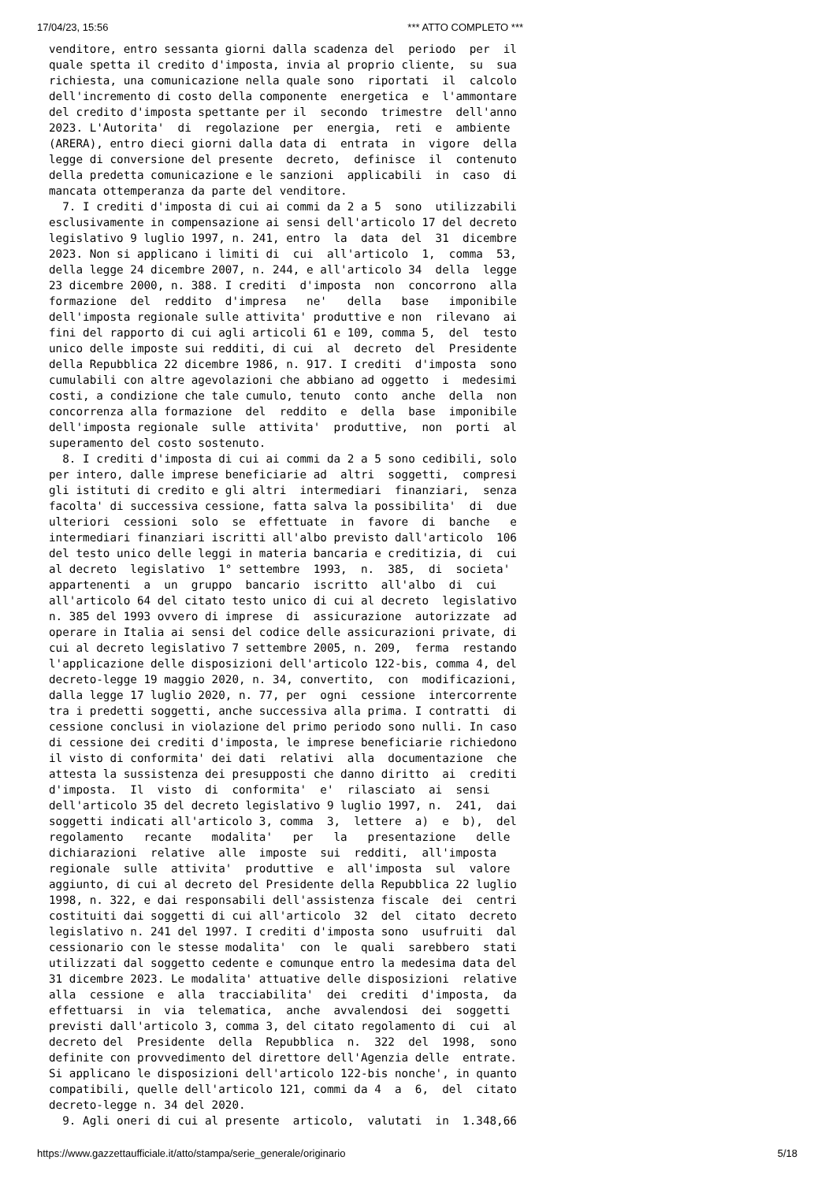17/04/23, 15:56 *** ATTO COMPLETO ***
venditore, entro sessanta giorni dalla scadenza del  periodo  per  il
quale spetta il credito d'imposta, invia al proprio cliente,  su  sua
richiesta, una comunicazione nella quale sono  riportati  il  calcolo
dell'incremento di costo della componente  energetica  e  l'ammontare
del credito d'imposta spettante per il  secondo  trimestre  dell'anno
2023. L'Autorita'  di  regolazione  per  energia,  reti  e  ambiente
(ARERA), entro dieci giorni dalla data di  entrata  in  vigore  della
legge di conversione del presente  decreto,  definisce  il  contenuto
della predetta comunicazione e le sanzioni  applicabili  in  caso  di
mancata ottemperanza da parte del venditore.
  7. I crediti d'imposta di cui ai commi da 2 a 5  sono  utilizzabili
esclusivamente in compensazione ai sensi dell'articolo 17 del decreto
legislativo 9 luglio 1997, n. 241, entro  la  data  del  31  dicembre
2023. Non si applicano i limiti di  cui  all'articolo  1,  comma  53,
della legge 24 dicembre 2007, n. 244, e all'articolo 34  della  legge
23 dicembre 2000, n. 388. I crediti  d'imposta  non  concorrono  alla
formazione  del  reddito  d'impresa   ne'   della   base   imponibile
dell'imposta regionale sulle attivita' produttive e non  rilevano  ai
fini del rapporto di cui agli articoli 61 e 109, comma 5,  del  testo
unico delle imposte sui redditi, di cui  al  decreto  del  Presidente
della Repubblica 22 dicembre 1986, n. 917. I crediti  d'imposta  sono
cumulabili con altre agevolazioni che abbiano ad oggetto  i  medesimi
costi, a condizione che tale cumulo, tenuto  conto  anche  della  non
concorrenza alla formazione  del  reddito  e  della  base  imponibile
dell'imposta regionale  sulle  attivita'  produttive,  non  porti  al
superamento del costo sostenuto.
  8. I crediti d'imposta di cui ai commi da 2 a 5 sono cedibili, solo
per intero, dalle imprese beneficiarie ad  altri  soggetti,  compresi
gli istituti di credito e gli altri  intermediari  finanziari,  senza
facolta' di successiva cessione, fatta salva la possibilita'  di  due
ulteriori  cessioni  solo  se  effettuate  in  favore  di  banche   e
intermediari finanziari iscritti all'albo previsto dall'articolo  106
del testo unico delle leggi in materia bancaria e creditizia, di  cui
al decreto  legislativo  1° settembre  1993,  n.  385,  di  societa'
appartenenti  a  un  gruppo  bancario  iscritto  all'albo  di  cui
all'articolo 64 del citato testo unico di cui al decreto  legislativo
n. 385 del 1993 ovvero di imprese  di  assicurazione  autorizzate  ad
operare in Italia ai sensi del codice delle assicurazioni private, di
cui al decreto legislativo 7 settembre 2005, n. 209,  ferma  restando
l'applicazione delle disposizioni dell'articolo 122-bis, comma 4, del
decreto-legge 19 maggio 2020, n. 34, convertito,  con  modificazioni,
dalla legge 17 luglio 2020, n. 77, per  ogni  cessione  intercorrente
tra i predetti soggetti, anche successiva alla prima. I contratti  di
cessione conclusi in violazione del primo periodo sono nulli. In caso
di cessione dei crediti d'imposta, le imprese beneficiarie richiedono
il visto di conformita' dei dati  relativi  alla  documentazione  che
attesta la sussistenza dei presupposti che danno diritto  ai  crediti
d'imposta.  Il  visto  di  conformita'  e'  rilasciato  ai  sensi
dell'articolo 35 del decreto legislativo 9 luglio 1997, n.  241,  dai
soggetti indicati all'articolo 3, comma  3,  lettere  a)  e  b),  del
regolamento   recante   modalita'   per   la   presentazione   delle
dichiarazioni  relative  alle  imposte  sui  redditi,  all'imposta
regionale  sulle  attivita'  produttive  e  all'imposta  sul  valore
aggiunto, di cui al decreto del Presidente della Repubblica 22 luglio
1998, n. 322, e dai responsabili dell'assistenza fiscale  dei  centri
costituiti dai soggetti di cui all'articolo  32  del  citato  decreto
legislativo n. 241 del 1997. I crediti d'imposta sono  usufruiti  dal
cessionario con le stesse modalita'  con  le  quali  sarebbero  stati
utilizzati dal soggetto cedente e comunque entro la medesima data del
31 dicembre 2023. Le modalita' attuative delle disposizioni  relative
alla  cessione  e  alla  tracciabilita'  dei  crediti  d'imposta,  da
effettuarsi  in  via  telematica,  anche  avvalendosi  dei  soggetti
previsti dall'articolo 3, comma 3, del citato regolamento di  cui  al
decreto del  Presidente  della  Repubblica  n.  322  del  1998,  sono
definite con provvedimento del direttore dell'Agenzia delle  entrate.
Si applicano le disposizioni dell'articolo 122-bis nonche', in quanto
compatibili, quelle dell'articolo 121, commi da 4  a  6,  del  citato
decreto-legge n. 34 del 2020.
  9. Agli oneri di cui al presente  articolo,  valutati  in  1.348,66
https://www.gazzettaufficiale.it/atto/stampa/serie_generale/originario 5/18